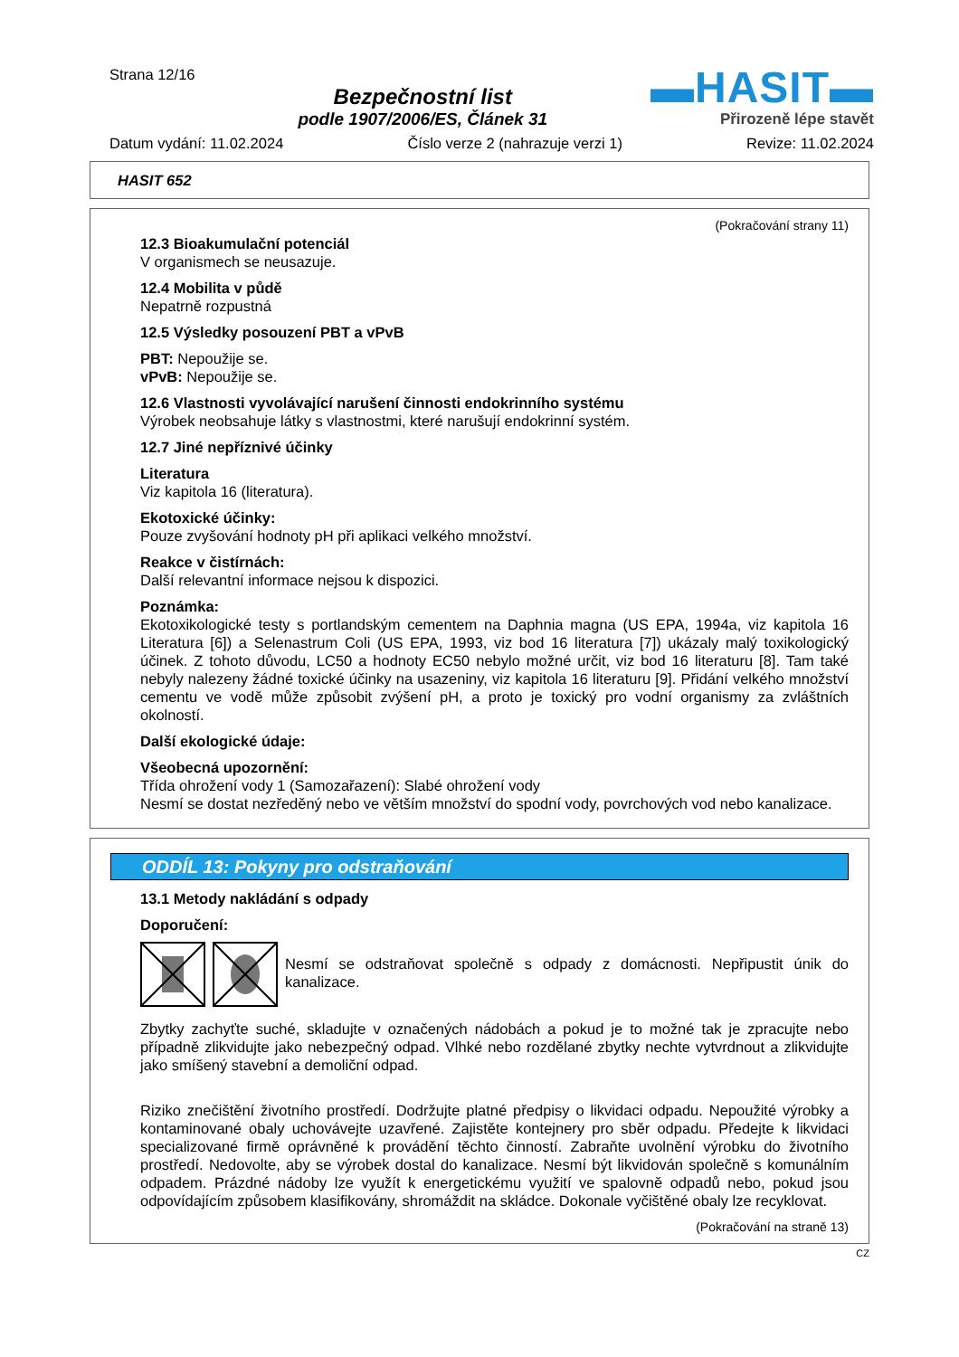Strana 12/16
Bezpečnostní list
podle 1907/2006/ES, Článek 31
▬HASIT▬
Přirozeně lépe stavět
Datum vydání: 11.02.2024 Číslo verze 2 (nahrazuje verzi 1) Revize: 11.02.2024
HASIT 652
(Pokračování strany 11)
12.3 Bioakumulační potenciál
V organismech se neusazuje.
12.4 Mobilita v půdě
Nepatrně rozpustná
12.5 Výsledky posouzení PBT a vPvB
PBT: Nepoužije se.
vPvB: Nepoužije se.
12.6 Vlastnosti vyvolávající narušení činnosti endokrinního systému
Výrobek neobsahuje látky s vlastnostmi, které narušují endokrinní systém.
12.7 Jiné nepříznivé účinky
Literatura
Viz kapitola 16 (literatura).
Ekotoxické účinky:
Pouze zvyšování hodnoty pH při aplikaci velkého množství.
Reakce v čistírnách:
Další relevantní informace nejsou k dispozici.
Poznámka:
Ekotoxikologické testy s portlandským cementem na Daphnia magna (US EPA, 1994a, viz kapitola 16 Literatura [6]) a Selenastrum Coli (US EPA, 1993, viz bod 16 literatura [7]) ukázaly malý toxikologický účinek. Z tohoto důvodu, LC50 a hodnoty EC50 nebylo možné určit, viz bod 16 literaturu [8]. Tam také nebyly nalezeny žádné toxické účinky na usazeniny, viz kapitola 16 literaturu [9]. Přidání velkého množství cementu ve vodě může způsobit zvýšení pH, a proto je toxický pro vodní organismy za zvláštních okolností.
Další ekologické údaje:
Všeobecná upozornění:
Třída ohrožení vody 1 (Samozařazení): Slabé ohrožení vody
Nesmí se dostat nezředěný nebo ve větším množství do spodní vody, povrchových vod nebo kanalizace.
ODDÍL 13: Pokyny pro odstraňování
13.1 Metody nakládání s odpady
Doporučení:
Nesmí se odstraňovat společně s odpady z domácnosti. Nepřipustit únik do kanalizace.
Zbytky zachyťte suché, skladujte v označených nádobách a pokud je to možné tak je zpracujte nebo případně zlikvidujte jako nebezpečný odpad. Vlhké nebo rozdělané zbytky nechte vytvrdnout a zlikvidujte jako smíšený stavební a demoliční odpad.
Riziko znečištění životního prostředí. Dodržujte platné předpisy o likvidaci odpadu. Nepoužité výrobky a kontaminované obaly uchovávejte uzavřené. Zajistěte kontejnery pro sběr odpadu. Předejte k likvidaci specializované firmě oprávněné k provádění těchto činností. Zabraňte uvolnění výrobku do životního prostředí. Nedovolte, aby se výrobek dostal do kanalizace. Nesmí být likvidován společně s komunálním odpadem. Prázdné nádoby lze využít k energetickému využití ve spalovně odpadů nebo, pokud jsou odpovídajícím způsobem klasifikovány, shromáždit na skládce. Dokonale vyčištěné obaly lze recyklovat.
(Pokračování na straně 13)
CZ